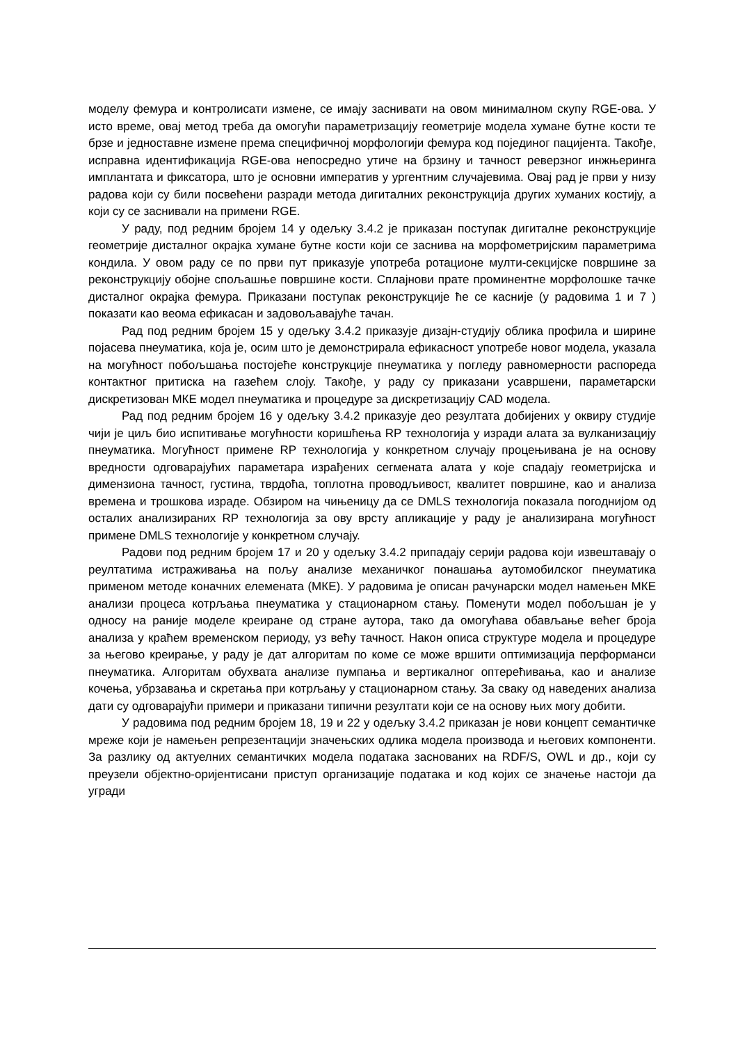моделу фемура и контролисати измене, се имају заснивати на овом минималном скупу RGE-ова. У исто време, овај метод треба да омогући параметризацију геометрије модела хумане бутне кости те брзе и једноставне измене према специфичној морфологији фемура код појединог пацијента. Такође, исправна идентификација RGE-ова непосредно утиче на брзину и тачност реверзног инжњеринга имплантата и фиксатора, што је основни императив у ургентним случајевима. Овај рад је први у низу радова који су били посвећени разради метода дигиталних реконструкција других хуманих костију, а који су се заснивали на примени RGE.
У раду, под редним бројем 14 у одељку 3.4.2 је приказан поступак дигиталне реконструкције геометрије дисталног окрајка хумане бутне кости који се заснива на морфометријским параметрима кондила. У овом раду се по први пут приказује употреба ротационе мулти-секцијске површине за реконструкцију обојне спољашње површине кости. Сплајнови прате проминентне морфолошке тачке дисталног окрајка фемура. Приказани поступак реконструкције ће се касније (у радовима 1 и 7 ) показати као веома ефикасан и задовољавајуће тачан.
Рад под редним бројем 15 у одељку 3.4.2 приказује дизајн-студију облика профила и ширине појасева пнеуматика, која је, осим што је демонстрирала ефикасност употребе новог модела, указала на могућност побољшања постојеће конструкције пнеуматика у погледу равномерности распореда контактног притиска на газећем слоју. Такође, у раду су приказани усавршени, параметарски дискретизован МКЕ модел пнеуматика и процедуре за дискретизацију CAD модела.
Рад под редним бројем 16 у одељку 3.4.2 приказује део резултата добијених у оквиру студије чији је циљ био испитивање могућности коришћења RP технологија у изради алата за вулканизацију пнеуматика. Могућност примене RP технологија у конкретном случају процењивана је на основу вредности одговарајућих параметара израђених сегмената алата у које спадају геометријска и димензиона тачност, густина, тврдоћа, топлотна проводљивост, квалитет површине, као и анализа времена и трошкова израде. Обзиром на чињеницу да се DMLS технологија показала погоднијом од осталих анализираних RP технологија за ову врсту апликације у раду је анализирана могућност примене DMLS технологије у конкретном случају.
Радови под редним бројем 17 и 20 у одељку 3.4.2 припадају серији радова који извештавају о реултатима истраживања на пољу анализе механичког понашања аутомобилског пнеуматика применом методе коначних елемената (МКЕ). У радовима је описан рачунарски модел намењен МКЕ анализи процеса котрљања пнеуматика у стационарном стању. Поменути модел побољшан је у односу на раније моделе креиране од стране аутора, тако да омогућава обављање већег броја анализа у краћем временском периоду, уз већу тачност. Након описа структуре модела и процедуре за његово креирање, у раду је дат алгоритам по коме се може вршити оптимизација перформанси пнеуматика. Алгоритам обухвата анализе пумпања и вертикалног оптерећивања, као и анализе кочења, убрзавања и скретања при котрљању у стационарном стању. За сваку од наведених анализа дати су одговарајући примери и приказани типични резултати који се на основу њих могу добити.
У радовима под редним бројем 18, 19 и 22 у одељку 3.4.2 приказан је нови концепт семантичке мреже који је намењен репрезентацији значењских одлика модела производа и његових компоненти. За разлику од актуелних семантичких модела података заснованих на RDF/S, OWL и др., који су преузели објектно-оријентисани приступ организације података и код којих се значење настоји да угради